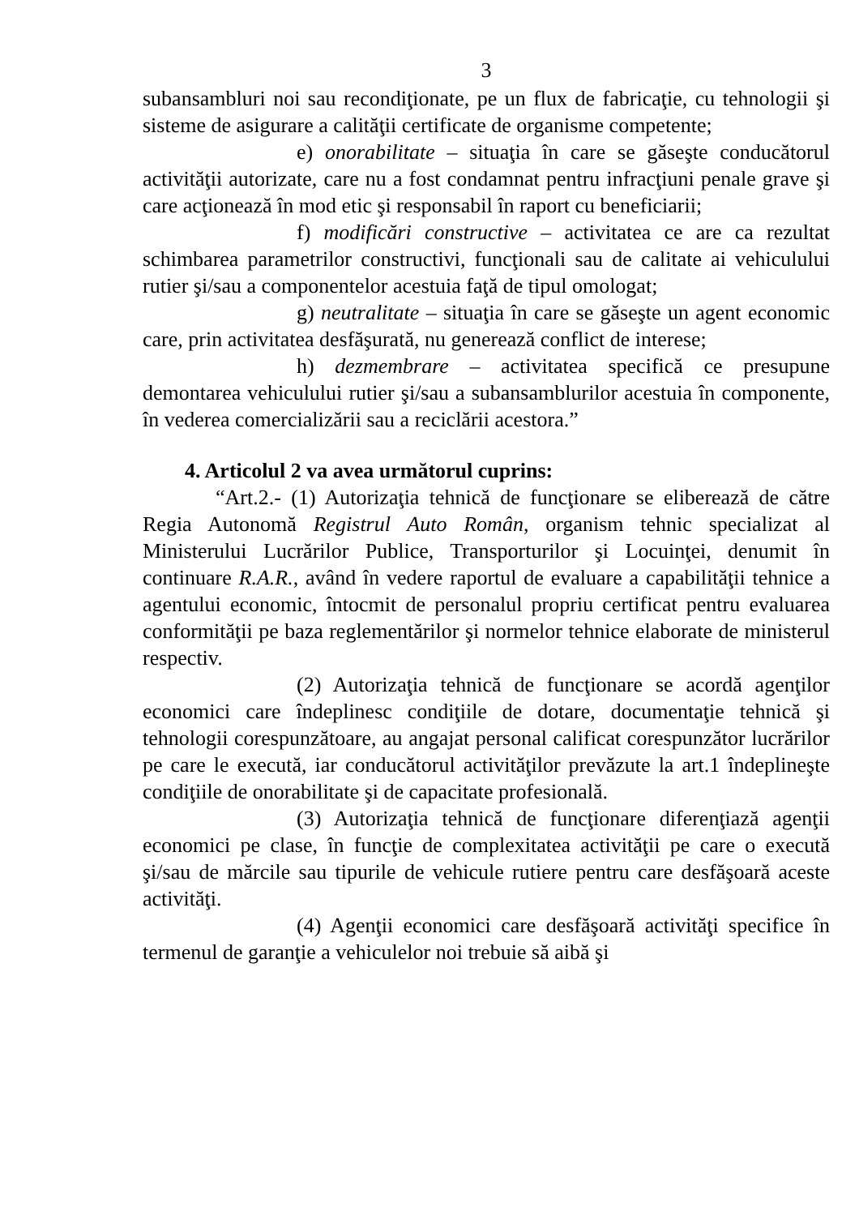3
subansambluri noi sau recondiţionate, pe un flux de fabricaţie, cu tehnologii şi sisteme de asigurare a calităţii certificate de organisme competente;
e) onorabilitate – situaţia în care se găseşte conducătorul activităţii autorizate, care nu a fost condamnat pentru infracţiuni penale grave şi care acţionează în mod etic şi responsabil în raport cu beneficiarii;
f) modificări constructive – activitatea ce are ca rezultat schimbarea parametrilor constructivi, funcţionali sau de calitate ai vehiculului rutier şi/sau a componentelor acestuia faţă de tipul omologat;
g) neutralitate – situaţia în care se găseşte un agent economic care, prin activitatea desfăşurată, nu generează conflict de interese;
h) dezmembrare – activitatea specifică ce presupune demontarea vehiculului rutier şi/sau a subansamblurilor acestuia în componente, în vederea comercializării sau a reciclării acestora.”
4. Articolul 2 va avea următorul cuprins:
“Art.2.- (1) Autorizaţia tehnică de funcţionare se eliberează de către Regia Autonomă Registrul Auto Român, organism tehnic specializat al Ministerului Lucrărilor Publice, Transporturilor şi Locuinţei, denumit în continuare R.A.R., având în vedere raportul de evaluare a capabilităţii tehnice a agentului economic, întocmit de personalul propriu certificat pentru evaluarea conformităţii pe baza reglementărilor şi normelor tehnice elaborate de ministerul respectiv.
(2) Autorizaţia tehnică de funcţionare se acordă agenţilor economici care îndeplinesc condiţiile de dotare, documentaţie tehnică şi tehnologii corespunzătoare, au angajat personal calificat corespunzător lucrărilor pe care le execută, iar conducătorul activităţilor prevăzute la art.1 îndeplineşte condiţiile de onorabilitate şi de capacitate profesională.
(3) Autorizaţia tehnică de funcţionare diferenţiază agenţii economici pe clase, în funcţie de complexitatea activităţii pe care o execută şi/sau de mărcile sau tipurile de vehicule rutiere pentru care desfăşoară aceste activităţi.
(4) Agenţii economici care desfăşoară activităţi specifice în termenul de garanţie a vehiculelor noi trebuie să aibă şi